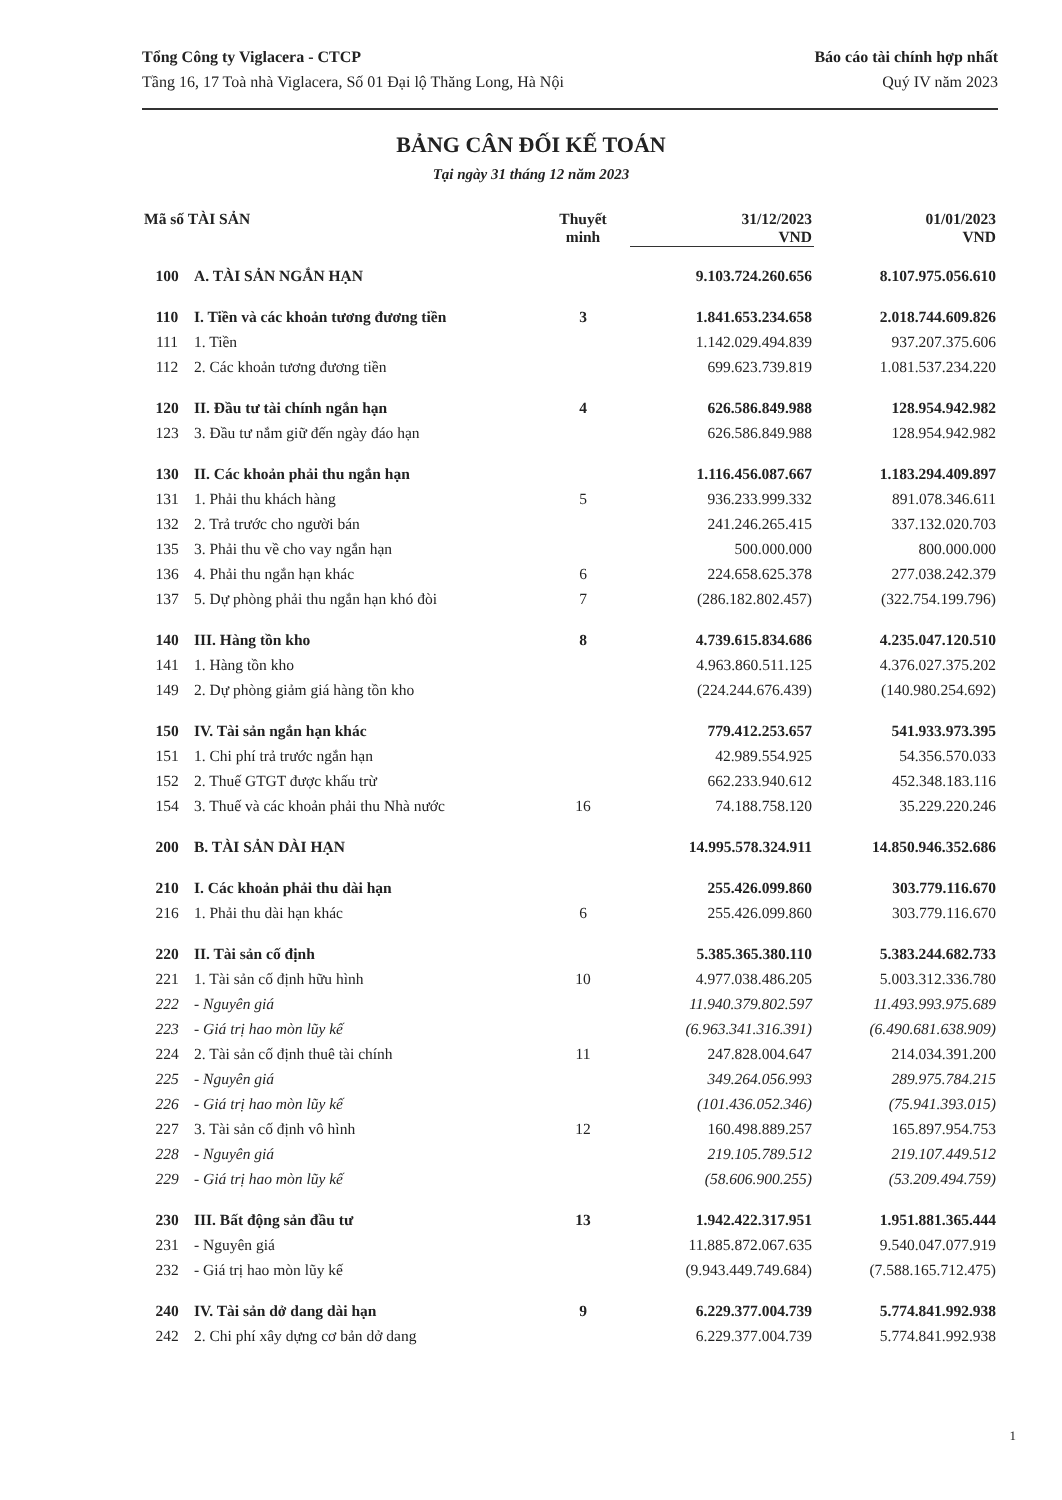Tổng Công ty Viglacera - CTCP
Tầng 16, 17 Toà nhà Viglacera, Số 01 Đại lộ Thăng Long, Hà Nội
Báo cáo tài chính hợp nhất
Quý IV năm 2023
BẢNG CÂN ĐỐI KẾ TOÁN
Tại ngày 31 tháng 12 năm 2023
| Mã số TÀI SẢN | | Thuyết minh | 31/12/2023 VND | 01/01/2023 VND |
| --- | --- | --- | --- | --- |
| 100 | A. TÀI SẢN NGẮN HẠN | | 9.103.724.260.656 | 8.107.975.056.610 |
| 110 | I. Tiền và các khoản tương đương tiền | 3 | 1.841.653.234.658 | 2.018.744.609.826 |
| 111 | 1. Tiền | | 1.142.029.494.839 | 937.207.375.606 |
| 112 | 2. Các khoản tương đương tiền | | 699.623.739.819 | 1.081.537.234.220 |
| 120 | II. Đầu tư tài chính ngắn hạn | 4 | 626.586.849.988 | 128.954.942.982 |
| 123 | 3. Đầu tư nắm giữ đến ngày đáo hạn | | 626.586.849.988 | 128.954.942.982 |
| 130 | II. Các khoản phải thu ngắn hạn | | 1.116.456.087.667 | 1.183.294.409.897 |
| 131 | 1. Phải thu khách hàng | 5 | 936.233.999.332 | 891.078.346.611 |
| 132 | 2. Trả trước cho người bán | | 241.246.265.415 | 337.132.020.703 |
| 135 | 3. Phải thu về cho vay ngắn hạn | | 500.000.000 | 800.000.000 |
| 136 | 4. Phải thu ngắn hạn khác | 6 | 224.658.625.378 | 277.038.242.379 |
| 137 | 5. Dự phòng phải thu ngắn hạn khó đòi | 7 | (286.182.802.457) | (322.754.199.796) |
| 140 | III. Hàng tồn kho | 8 | 4.739.615.834.686 | 4.235.047.120.510 |
| 141 | 1. Hàng tồn kho | | 4.963.860.511.125 | 4.376.027.375.202 |
| 149 | 2. Dự phòng giảm giá hàng tồn kho | | (224.244.676.439) | (140.980.254.692) |
| 150 | IV. Tài sản ngắn hạn khác | | 779.412.253.657 | 541.933.973.395 |
| 151 | 1. Chi phí trả trước ngắn hạn | | 42.989.554.925 | 54.356.570.033 |
| 152 | 2. Thuế GTGT được khấu trừ | | 662.233.940.612 | 452.348.183.116 |
| 154 | 3. Thuế và các khoản phải thu Nhà nước | 16 | 74.188.758.120 | 35.229.220.246 |
| 200 | B. TÀI SẢN DÀI HẠN | | 14.995.578.324.911 | 14.850.946.352.686 |
| 210 | I. Các khoản phải thu dài hạn | | 255.426.099.860 | 303.779.116.670 |
| 216 | 1. Phải thu dài hạn khác | 6 | 255.426.099.860 | 303.779.116.670 |
| 220 | II. Tài sản cố định | | 5.385.365.380.110 | 5.383.244.682.733 |
| 221 | 1. Tài sản cố định hữu hình | 10 | 4.977.038.486.205 | 5.003.312.336.780 |
| 222 | - Nguyên giá | | 11.940.379.802.597 | 11.493.993.975.689 |
| 223 | - Giá trị hao mòn lũy kế | | (6.963.341.316.391) | (6.490.681.638.909) |
| 224 | 2. Tài sản cố định thuê tài chính | 11 | 247.828.004.647 | 214.034.391.200 |
| 225 | - Nguyên giá | | 349.264.056.993 | 289.975.784.215 |
| 226 | - Giá trị hao mòn lũy kế | | (101.436.052.346) | (75.941.393.015) |
| 227 | 3. Tài sản cố định vô hình | 12 | 160.498.889.257 | 165.897.954.753 |
| 228 | - Nguyên giá | | 219.105.789.512 | 219.107.449.512 |
| 229 | - Giá trị hao mòn lũy kế | | (58.606.900.255) | (53.209.494.759) |
| 230 | III. Bất động sản đầu tư | 13 | 1.942.422.317.951 | 1.951.881.365.444 |
| 231 | - Nguyên giá | | 11.885.872.067.635 | 9.540.047.077.919 |
| 232 | - Giá trị hao mòn lũy kế | | (9.943.449.749.684) | (7.588.165.712.475) |
| 240 | IV. Tài sản dở dang dài hạn | 9 | 6.229.377.004.739 | 5.774.841.992.938 |
| 242 | 2. Chi phí xây dựng cơ bản dở dang | | 6.229.377.004.739 | 5.774.841.992.938 |
1